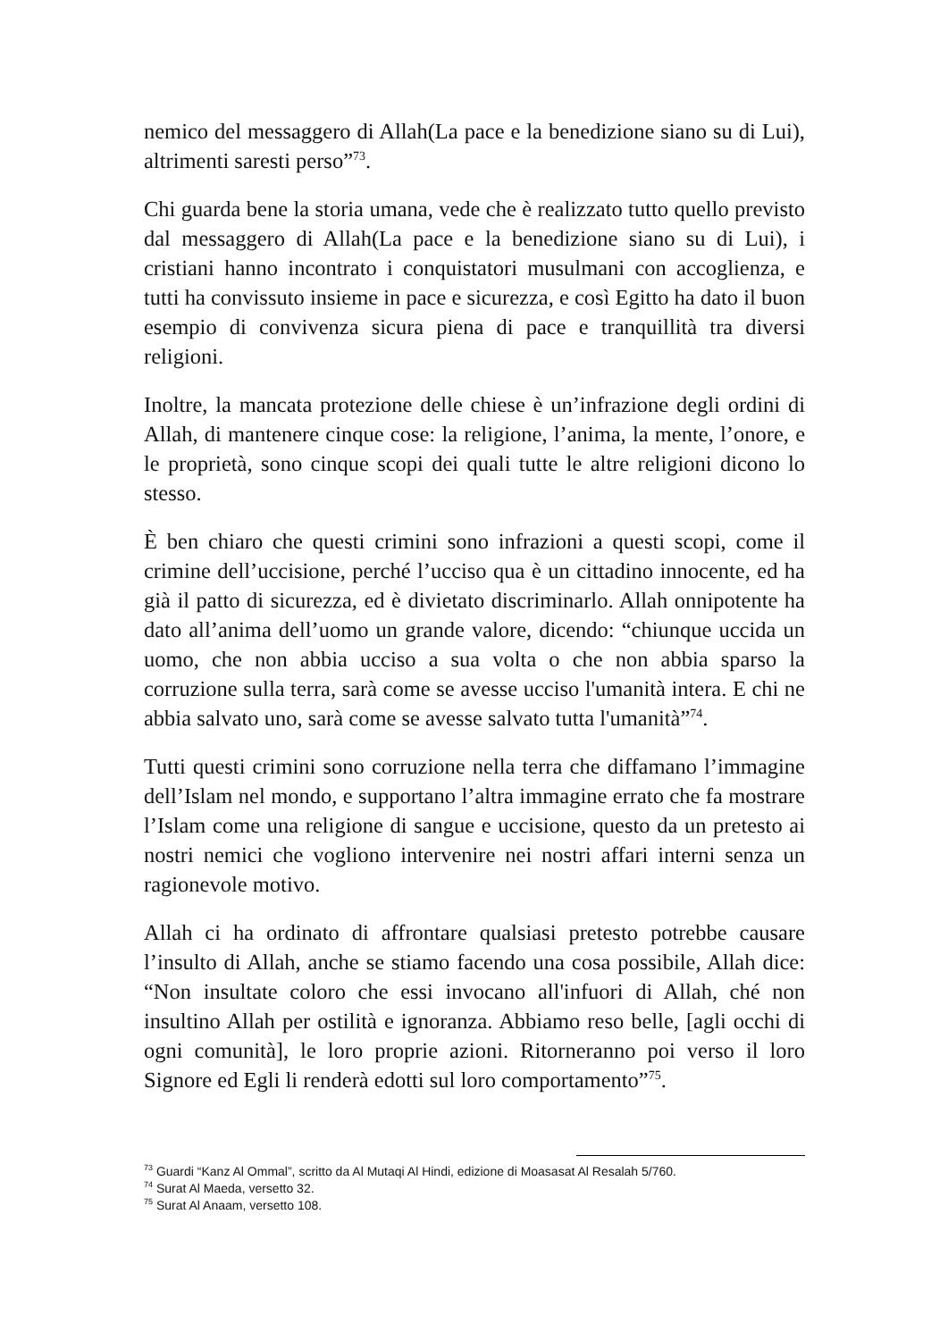nemico del messaggero di Allah(La pace e la benedizione siano su di Lui), altrimenti saresti perso”<sup>73</sup>.
Chi guarda bene la storia umana, vede che è realizzato tutto quello previsto dal messaggero di Allah(La pace e la benedizione siano su di Lui), i cristiani hanno incontrato i conquistatori musulmani con accoglienza, e tutti ha convissuto insieme in pace e sicurezza, e così Egitto ha dato il buon esempio di convivenza sicura piena di pace e tranquillità tra diversi religioni.
Inoltre, la mancata protezione delle chiese è un’infrazione degli ordini di Allah, di mantenere cinque cose: la religione, l’anima, la mente, l’onore, e le proprietà, sono cinque scopi dei quali tutte le altre religioni dicono lo stesso.
È ben chiaro che questi crimini sono infrazioni a questi scopi, come il crimine dell’uccisione, perché l’ucciso qua è un cittadino innocente, ed ha già il patto di sicurezza, ed è divietato discriminarlo. Allah onnipotente ha dato all’anima dell’uomo un grande valore, dicendo: “chiunque uccida un uomo, che non abbia ucciso a sua volta o che non abbia sparso la corruzione sulla terra, sarà come se avesse ucciso l'umanità intera. E chi ne abbia salvato uno, sarà come se avesse salvato tutta l'umanità”<sup>74</sup>.
Tutti questi crimini sono corruzione nella terra che diffamano l’immagine dell’Islam nel mondo, e supportano l’altra immagine errato che fa mostrare l’Islam come una religione di sangue e uccisione, questo da un pretesto ai nostri nemici che vogliono intervenire nei nostri affari interni senza un ragionevole motivo.
Allah ci ha ordinato di affrontare qualsiasi pretesto potrebbe causare l’insulto di Allah, anche se stiamo facendo una cosa possibile, Allah dice: “Non insultate coloro che essi invocano all'infuori di Allah, ché non insultino Allah per ostilità e ignoranza. Abbiamo reso belle, [agli occhi di ogni comunità], le loro proprie azioni. Ritorneranno poi verso il loro Signore ed Egli li renderà edotti sul loro comportamento”<sup>75</sup>.
<sup>73</sup> Guardi “Kanz Al Ommal”, scritto da Al Mutaqi Al Hindi, edizione di Moasasat Al Resalah 5/760.
<sup>74</sup> Surat Al Maeda, versetto 32.
<sup>75</sup> Surat Al Anaam, versetto 108.